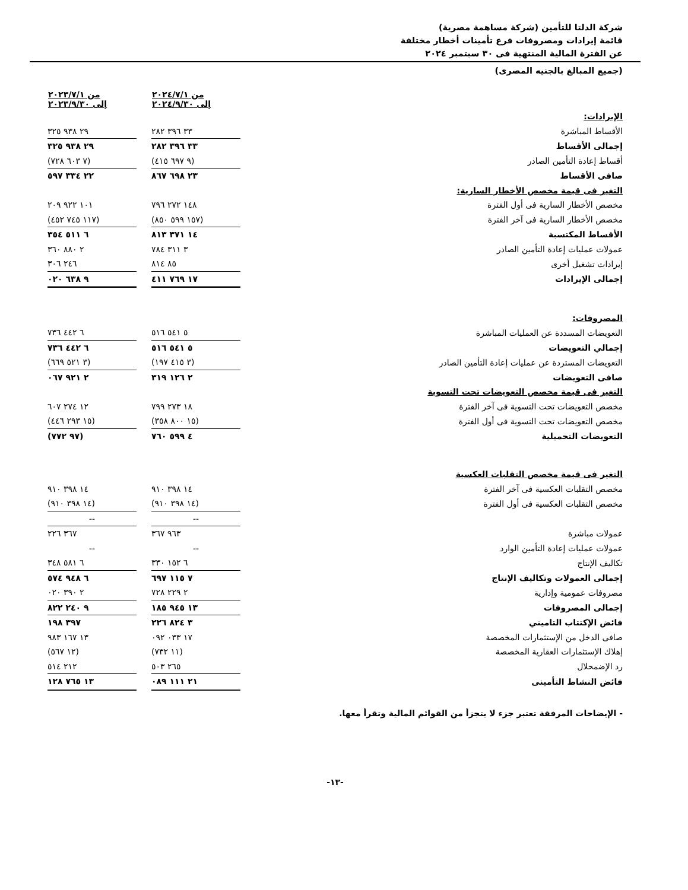شركة الدلتا للتأمين (شركة مساهمة مصرية)
قائمة إيرادات ومصروفات فرع تأمينات أخطار مختلفة
عن الفترة المالية المنتهية فى ٣٠ سبتمبر ٢٠٢٤
(جميع المبالغ بالجنيه المصرى)
| | من ٢٠٢٤/٧/١ إلى ٢٠٢٤/٩/٣٠ | | من ٢٠٢٣/٧/١ إلى ٢٠٢٣/٩/٣٠ |
| --- | --- | --- | --- |
| الإيرادات: | | | |
| الأقساط المباشرة | ٣٣ ٣٩٦ ٢٨٢ | | ٢٩ ٩٣٨ ٣٢٥ |
| إجمالى الأقساط | ٣٣ ٣٩٦ ٢٨٢ | | ٢٩ ٩٣٨ ٣٢٥ |
| أقساط إعادة التأمين الصادر | (٩ ٦٩٧ ٤١٥) | | (٧ ٦٠٣ ٧٢٨) |
| صافى الأقساط | ٢٣ ٦٩٨ ٨٦٧ | | ٢٢ ٣٣٤ ٥٩٧ |
| التغير فى قيمة مخصص الأخطار السارية: | | | |
| مخصص الأخطار السارية فى أول الفترة | ١٤٨ ٢٧٢ ٧٩٦ | | ١٠١ ٩٢٢ ٢٠٩ |
| مخصص الأخطار السارية فى آخر الفترة | (١٥٧ ٥٩٩ ٨٥٠) | | (١١٧ ٧٤٥ ٤٥٢) |
| الأقساط المكتسبة | ١٤ ٣٧١ ٨١٣ | | ٦ ٥١١ ٣٥٤ |
| عمولات عمليات إعادة التأمين الصادر | ٣ ٣١١ ٧٨٤ | | ٢ ٨٨٠ ٣٦٠ |
| إيرادات تشغيل أخرى | ٨٥ ٨١٤ | | ٢٤٦ ٣٠٦ |
| إجمالى الإيرادات | ١٧ ٧٦٩ ٤١١ | | ٩ ٦٣٨ ٠٢٠ |
| المصروفات: | | | |
| التعويضات المسددة عن العمليات المباشرة | ٥ ٥٤١ ٥١٦ | | ٦ ٤٤٢ ٧٣٦ |
| إجمالي التعويضات | ٥ ٥٤١ ٥١٦ | | ٦ ٤٤٢ ٧٣٦ |
| التعويضات المستردة عن عمليات إعادة التأمين الصادر | (٣ ٤١٥ ١٩٧) | | (٣ ٥٢١ ٦٦٩) |
| صافى التعويضات | ٢ ١٢٦ ٣١٩ | | ٢ ٩٢١ ٠٦٧ |
| التغير فى قيمة مخصص التعويضات تحت التسوية | | | |
| مخصص التعويضات تحت التسوية فى آخر الفترة | ١٨ ٢٧٣ ٧٩٩ | | ١٢ ٢٧٤ ٦٠٧ |
| مخصص التعويضات تحت التسوية فى أول الفترة | (١٥ ٨٠٠ ٣٥٨) | | (١٥ ٢٩٣ ٤٤٦) |
| التعويضات التحميلية | ٤ ٥٩٩ ٧٦٠ | | (٩٧ ٧٧٢) |
| التغير فى قيمة مخصص التقلبات العكسية | | | |
| مخصص التقلبات العكسية فى آخر الفترة | ١٤ ٣٩٨ ٩١٠ | | ١٤ ٣٩٨ ٩١٠ |
| مخصص التقلبات العكسية فى أول الفترة | (١٤ ٣٩٨ ٩١٠) | | (١٤ ٣٩٨ ٩١٠) |
| | -- | | -- |
| عمولات مباشرة | ٩٦٣ ٣٦٧ | | ٣٦٧ ٢٢٦ |
| عمولات عمليات إعادة التأمين الوارد | -- | | -- |
| تكاليف الإنتاج | ٦ ١٥٢ ٣٣٠ | | ٦ ٥٨١ ٣٤٨ |
| إجمالى العمولات وتكاليف الإنتاج | ٧ ١١٥ ٦٩٧ | | ٦ ٩٤٨ ٥٧٤ |
| مصروفات عمومية وإدارية | ٢ ٢٢٩ ٧٢٨ | | ٢ ٣٩٠ ٠٢٠ |
| إجمالى المصروفات | ١٣ ٩٤٥ ١٨٥ | | ٩ ٢٤٠ ٨٢٢ |
| فائض الإكتتاب التاميني | ٣ ٨٢٤ ٢٢٦ | | ٣٩٧ ١٩٨ |
| صافى الدخل من الإستثمارات المخصصة | ١٧ ٠٣٣ ٠٩٢ | | ١٣ ١٦٧ ٩٨٣ |
| إهلاك الإستثمارات العقارية المخصصة | (١١ ٧٣٢) | | (١٢ ٥٦٧) |
| رد الإضمحلال | ٢٦٥ ٥٠٣ | | ٢١٢ ٥١٤ |
| فائض النشاط التأمينى | ٢١ ١١١ ٠٨٩ | | ١٣ ٧٦٥ ١٢٨ |
- الإيضاحات المرفقة تعتبر جزء لا يتجزأ من القوائم المالية وتقرأ معها.
-١٣-